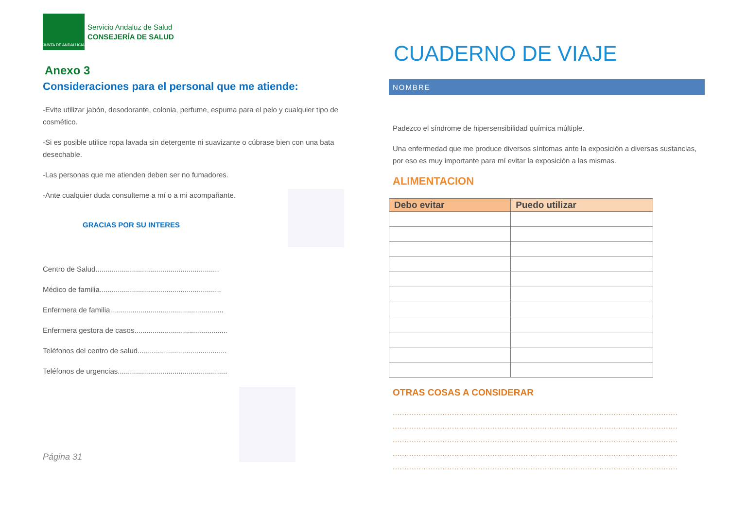JUNTA DE ANDALUCIA
Servicio Andaluz de Salud
CONSEJERÍA DE SALUD
Anexo 3
Consideraciones para el personal que me atiende:
-Evite utilizar jabón, desodorante, colonia, perfume, espuma para el pelo y cualquier tipo de cosmético.
-Si es posible utilice ropa lavada sin detergente ni suavizante o cúbrase bien con una bata desechable.
-Las personas que me atienden deben ser no fumadores.
-Ante cualquier duda consulteme a mí o a mi acompañante.
GRACIAS POR SU INTERES
Centro de Salud.............................................................
Médico de familia............................................................
Enfermera de familia........................................................
Enfermera gestora de casos..............................................
Teléfonos del centro de salud............................................
Teléfonos de urgencias......................................................
Página 31
CUADERNO DE VIAJE
NOMBRE
Padezco el síndrome de hipersensibilidad química múltiple.
Una enfermedad que me produce diversos síntomas ante la exposición a diversas sustancias, por eso es muy importante para mí evitar la exposición a las mismas.
ALIMENTACION
| Debo evitar | Puedo utilizar |
| --- | --- |
OTRAS COSAS A CONSIDERAR
........................................................................................................................
........................................................................................................................
........................................................................................................................
........................................................................................................................
........................................................................................................................